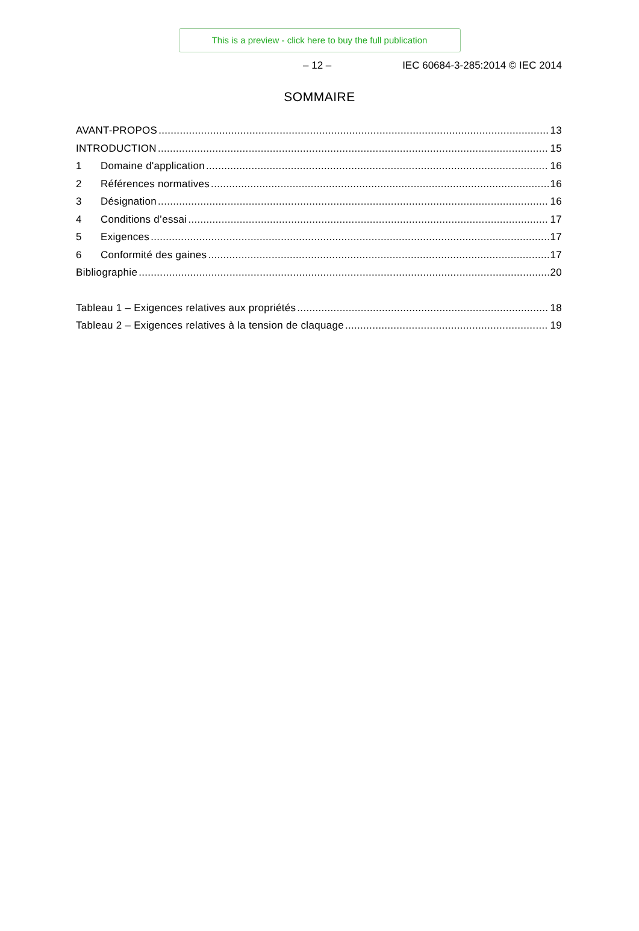This is a preview - click here to buy the full publication
– 12 – IEC 60684-3-285:2014 © IEC 2014
SOMMAIRE
AVANT-PROPOS 13
INTRODUCTION 15
1 Domaine d'application 16
2 Références normatives 16
3 Désignation 16
4 Conditions d’essai 17
5 Exigences 17
6 Conformité des gaines 17
Bibliographie 20
Tableau 1 – Exigences relatives aux propriétés 18
Tableau 2 – Exigences relatives à la tension de claquage 19